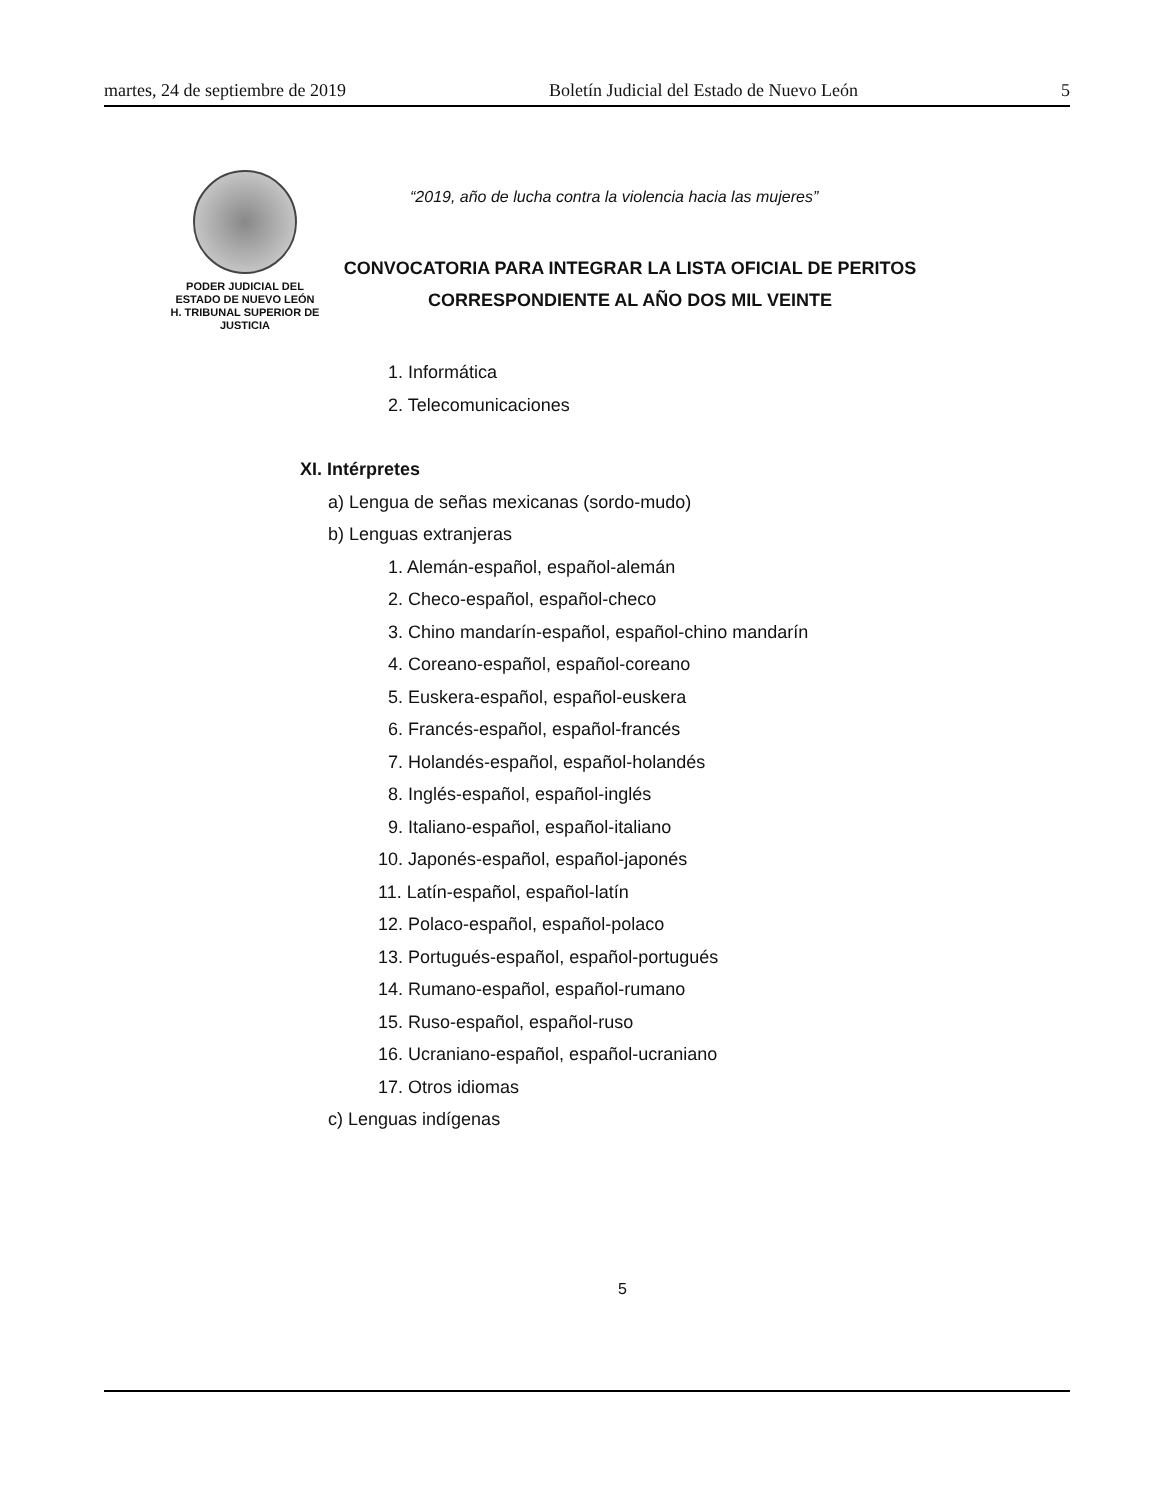martes, 24 de septiembre de 2019 Boletín Judicial del Estado de Nuevo León 5
PODER JUDICIAL DEL
ESTADO DE NUEVO LEÓN
H. TRIBUNAL SUPERIOR DE
JUSTICIA
“2019, año de lucha contra la violencia hacia las mujeres”
CONVOCATORIA PARA INTEGRAR LA LISTA OFICIAL DE PERITOS
CORRESPONDIENTE AL AÑO DOS MIL VEINTE
1. Informática
2. Telecomunicaciones
XI. Intérpretes
a) Lengua de señas mexicanas (sordo-mudo)
b) Lenguas extranjeras
1. Alemán-español, español-alemán
2. Checo-español, español-checo
3. Chino mandarín-español, español-chino mandarín
4. Coreano-español, español-coreano
5. Euskera-español, español-euskera
6. Francés-español, español-francés
7. Holandés-español, español-holandés
8. Inglés-español, español-inglés
9. Italiano-español, español-italiano
10. Japonés-español, español-japonés
11. Latín-español, español-latín
12. Polaco-español, español-polaco
13. Portugués-español, español-portugués
14. Rumano-español, español-rumano
15. Ruso-español, español-ruso
16. Ucraniano-español, español-ucraniano
17. Otros idiomas
c) Lenguas indígenas
5